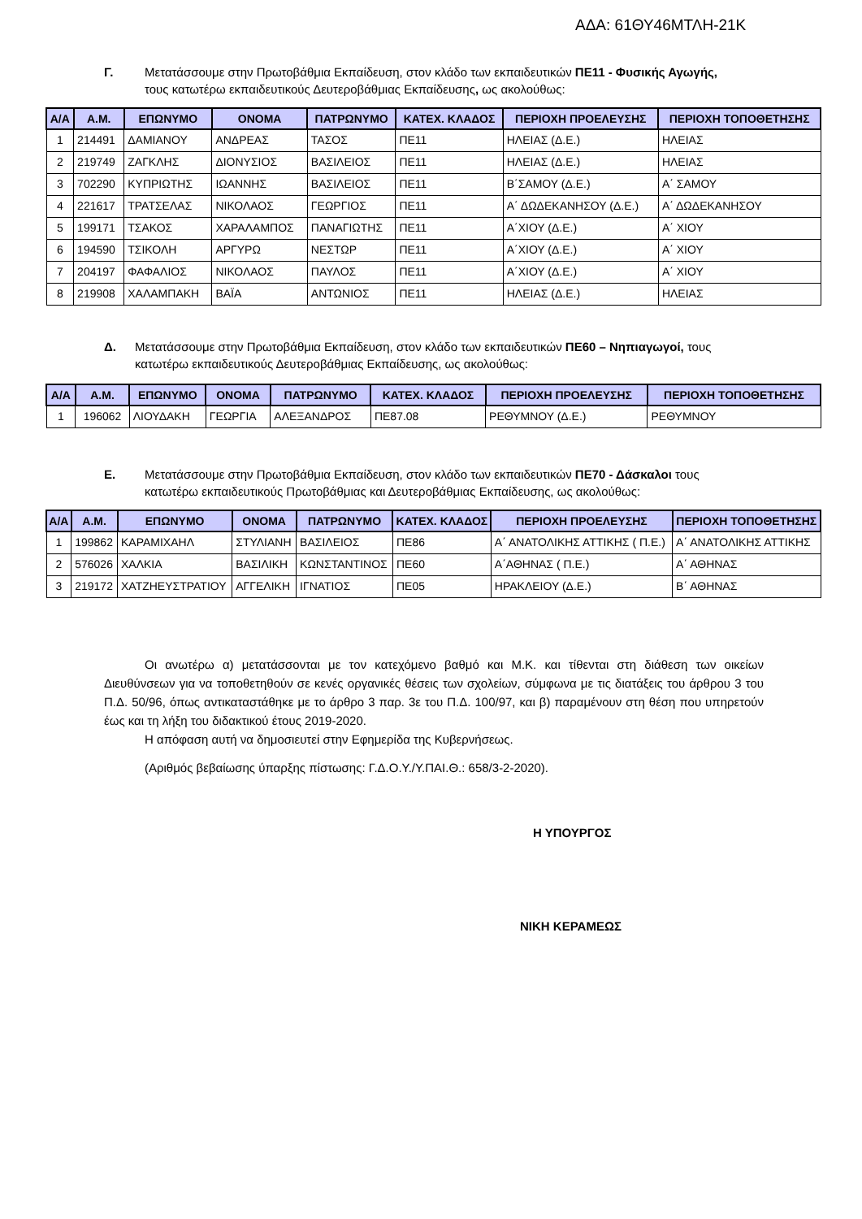ΑΔΑ: 61ΘΥ46ΜΤΛΗ-21Κ
Γ. Μετατάσσουμε στην Πρωτοβάθμια Εκπαίδευση, στον κλάδο των εκπαιδευτικών ΠΕ11 - Φυσικής Αγωγής, τους κατωτέρω εκπαιδευτικούς Δευτεροβάθμιας Εκπαίδευσης, ως ακολούθως:
| Α/Α | Α.Μ. | ΕΠΩΝΥΜΟ | ΟΝΟΜΑ | ΠΑΤΡΩΝΥΜΟ | ΚΑΤΕΧ. ΚΛΑΔΟΣ | ΠΕΡΙΟΧΗ ΠΡΟΕΛΕΥΣΗΣ | ΠΕΡΙΟΧΗ ΤΟΠΟΘΕΤΗΣΗΣ |
| --- | --- | --- | --- | --- | --- | --- | --- |
| 1 | 214491 | ΔΑΜΙΑΝΟΥ | ΑΝΔΡΕΑΣ | ΤΑΣΟΣ | ΠΕ11 | ΗΛΕΙΑΣ (Δ.Ε.) | ΗΛΕΙΑΣ |
| 2 | 219749 | ΖΑΓΚΛΗΣ | ΔΙΟΝΥΣΙΟΣ | ΒΑΣΙΛΕΙΟΣ | ΠΕ11 | ΗΛΕΙΑΣ (Δ.Ε.) | ΗΛΕΙΑΣ |
| 3 | 702290 | ΚΥΠΡΙΩΤΗΣ | ΙΩΑΝΝΗΣ | ΒΑΣΙΛΕΙΟΣ | ΠΕ11 | Β΄ΣΑΜΟΥ (Δ.Ε.) | Α΄ ΣΑΜΟΥ |
| 4 | 221617 | ΤΡΑΤΣΕΛΑΣ | ΝΙΚΟΛΑΟΣ | ΓΕΩΡΓΙΟΣ | ΠΕ11 | Α΄ ΔΩΔΕΚΑΝΗΣΟΥ (Δ.Ε.) | Α΄ ΔΩΔΕΚΑΝΗΣΟΥ |
| 5 | 199171 | ΤΣΑΚΟΣ | ΧΑΡΑΛΑΜΠΟΣ | ΠΑΝΑΓΙΩΤΗΣ | ΠΕ11 | Α΄ΧΙΟΥ (Δ.Ε.) | Α΄ ΧΙΟΥ |
| 6 | 194590 | ΤΣΙΚΟΛΗ | ΑΡΓΥΡΩ | ΝΕΣΤΩΡ | ΠΕ11 | Α΄ΧΙΟΥ (Δ.Ε.) | Α΄ ΧΙΟΥ |
| 7 | 204197 | ΦΑΦΑΛΙΟΣ | ΝΙΚΟΛΑΟΣ | ΠΑΥΛΟΣ | ΠΕ11 | Α΄ΧΙΟΥ (Δ.Ε.) | Α΄ ΧΙΟΥ |
| 8 | 219908 | ΧΑΛΑΜΠΑΚΗ | ΒΑΪΑ | ΑΝΤΩΝΙΟΣ | ΠΕ11 | ΗΛΕΙΑΣ (Δ.Ε.) | ΗΛΕΙΑΣ |
Δ. Μετατάσσουμε στην Πρωτοβάθμια Εκπαίδευση, στον κλάδο των εκπαιδευτικών ΠΕ60 – Νηπιαγωγοί, τους κατωτέρω εκπαιδευτικούς Δευτεροβάθμιας Εκπαίδευσης, ως ακολούθως:
| Α/Α | Α.Μ. | ΕΠΩΝΥΜΟ | ΟΝΟΜΑ | ΠΑΤΡΩΝΥΜΟ | ΚΑΤΕΧ. ΚΛΑΔΟΣ | ΠΕΡΙΟΧΗ ΠΡΟΕΛΕΥΣΗΣ | ΠΕΡΙΟΧΗ ΤΟΠΟΘΕΤΗΣΗΣ |
| --- | --- | --- | --- | --- | --- | --- | --- |
| 1 | 196062 | ΛΙΟΥΔΑΚΗ | ΓΕΩΡΓΙΑ | ΑΛΕΞΑΝΔΡΟΣ | ΠΕ87.08 | ΡΕΘΥΜΝΟΥ (Δ.Ε.) | ΡΕΘΥΜΝΟΥ |
Ε. Μετατάσσουμε στην Πρωτοβάθμια Εκπαίδευση, στον κλάδο των εκπαιδευτικών ΠΕ70 - Δάσκαλοι τους κατωτέρω εκπαιδευτικούς Πρωτοβάθμιας και Δευτεροβάθμιας Εκπαίδευσης, ως ακολούθως:
| Α/Α | Α.Μ. | ΕΠΩΝΥΜΟ | ΟΝΟΜΑ | ΠΑΤΡΩΝΥΜΟ | ΚΑΤΕΧ. ΚΛΑΔΟΣ | ΠΕΡΙΟΧΗ ΠΡΟΕΛΕΥΣΗΣ | ΠΕΡΙΟΧΗ ΤΟΠΟΘΕΤΗΣΗΣ |
| --- | --- | --- | --- | --- | --- | --- | --- |
| 1 | 199862 | ΚΑΡΑΜΙΧΑΗΛ | ΣΤΥΛΙΑΝΗ | ΒΑΣΙΛΕΙΟΣ | ΠΕ86 | Α΄ ΑΝΑΤΟΛΙΚΗΣ ΑΤΤΙΚΗΣ ( Π.Ε.) | Α΄ ΑΝΑΤΟΛΙΚΗΣ ΑΤΤΙΚΗΣ |
| 2 | 576026 | ΧΑΛΚΙΑ | ΒΑΣΙΛΙΚΗ | ΚΩΝΣΤΑΝΤΙΝΟΣ | ΠΕ60 | Α΄ΑΘΗΝΑΣ ( Π.Ε.) | Α΄ ΑΘΗΝΑΣ |
| 3 | 219172 | ΧΑΤΖΗΕΥΣΤΡΑΤΙΟΥ | ΑΓΓΕΛΙΚΗ | ΙΓΝΑΤΙΟΣ | ΠΕ05 | ΗΡΑΚΛΕΙΟΥ (Δ.Ε.) | Β΄ ΑΘΗΝΑΣ |
Οι ανωτέρω α) μετατάσσονται με τον κατεχόμενο βαθμό και Μ.Κ. και τίθενται στη διάθεση των οικείων Διευθύνσεων για να τοποθετηθούν σε κενές οργανικές θέσεις των σχολείων, σύμφωνα με τις διατάξεις του άρθρου 3 του Π.Δ. 50/96, όπως αντικαταστάθηκε με το άρθρο 3 παρ. 3ε του Π.Δ. 100/97, και β) παραμένουν στη θέση που υπηρετούν έως και τη λήξη του διδακτικού έτους 2019-2020.
Η απόφαση αυτή να δημοσιευτεί στην Εφημερίδα της Κυβερνήσεως.
(Αριθμός βεβαίωσης ύπαρξης πίστωσης: Γ.Δ.Ο.Υ./Υ.ΠΑΙ.Θ.: 658/3-2-2020).
Η ΥΠΟΥΡΓΟΣ
ΝΙΚΗ ΚΕΡΑΜΕΩΣ